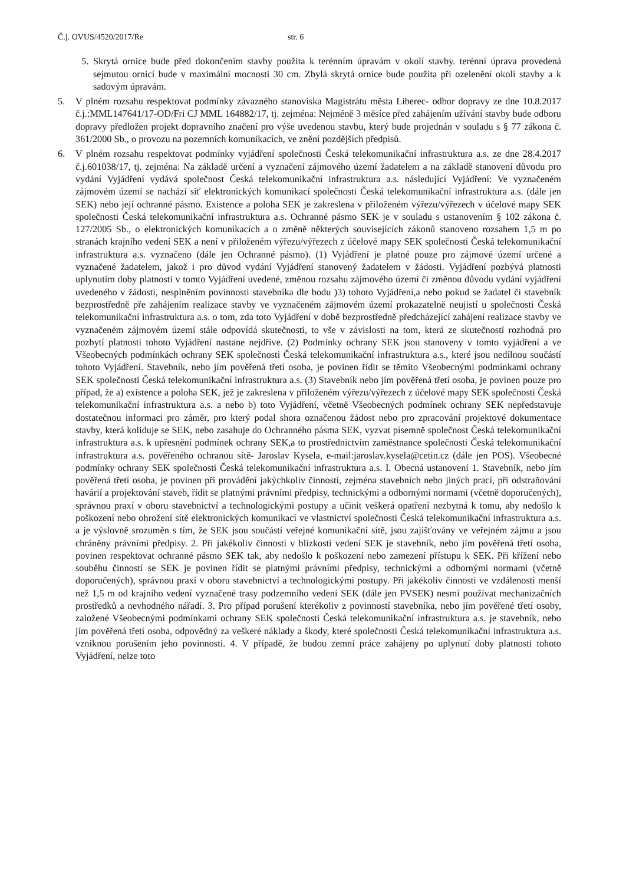Č.j. OVUS/4520/2017/Re str. 6
5. Skrytá ornice bude před dokončením stavby použita k terénním úpravám v okolí stavby. terénní úprava provedená sejmutou ornicí bude v maximální mocnosti 30 cm. Zbylá skrytá ornice bude použita při ozelenění okolí stavby a k sadovým úpravám.
5. V plném rozsahu respektovat podmínky závazného stanoviska Magistrátu města Liberec- odbor dopravy ze dne 10.8.2017 č.j.:MML147641/17-OD/Fri CJ MML 164882/17, tj. zejména: Nejméně 3 měsíce před zahájením užívání stavby bude odboru dopravy předložen projekt dopravního značení pro výše uvedenou stavbu, který bude projednán v souladu s § 77 zákona č. 361/2000 Sb., o provozu na pozemních komunikacích, ve znění pozdějších předpisů.
6. V plném rozsahu respektovat podmínky vyjádření společnosti Česká telekomunikační infrastruktura a.s. ze dne 28.4.2017 č.j.601038/17, tj. zejména: Na základě určení a vyznačení zájmového území žadatelem a na základě stanovení důvodu pro vydání Vyjádření vydává společnost Česká telekomunikační infrastruktura a.s. následující Vyjádření: Ve vyznačeném zájmovém území se nachází síť elektronických komunikací společnosti Česká telekomunikační infrastruktura a.s. (dále jen SEK) nebo její ochranné pásmo. Existence a poloha SEK je zakreslena v přiloženém výřezu/výřezech v účelové mapy SEK společnosti Česká telekomunikační infrastruktura a.s. Ochranné pásmo SEK je v souladu s ustanovením § 102 zákona č. 127/2005 Sb., o elektronických komunikacích a o změně některých souvisejících zákonů stanoveno rozsahem 1,5 m po stranách krajního vedení SEK a není v přiloženém výřezu/výřezech z účelové mapy SEK společnosti Česká telekomunikační infrastruktura a.s. vyznačeno (dále jen Ochranné pásmo). (1) Vyjádření je platné pouze pro zájmové území určené a vyznačené žadatelem, jakož i pro důvod vydání Vyjádření stanovený žadatelem v žádosti. Vyjádření pozbývá platnosti uplynutím doby platnosti v tomto Vyjádření uvedené, změnou rozsahu zájmového území či změnou důvodu vydání vyjádření uvedeného v žádosti, nesplněním povinnosti stavebníka dle bodu )3) tohoto Vyjádření,a nebo pokud se žadatel či stavebník bezprostředně pře zahájením realizace stavby ve vyznačeném zájmovém území prokazatelně neujistí u společnosti Česká telekomunikační infrastruktura a.s. o tom, zda toto Vyjádření v době bezprostředně předcházející zahájení realizace stavby ve vyznačeném zájmovém území stále odpovídá skutečnosti, to vše v závislosti na tom, která ze skutečností rozhodná pro pozbytí platnosti tohoto Vyjádření nastane nejdříve. (2) Podmínky ochrany SEK jsou stanoveny v tomto vyjádření a ve Všeobecných podmínkách ochrany SEK společnosti Česká telekomunikační infrastruktura a.s., které jsou nedílnou součástí tohoto Vyjádření. Stavebník, nebo jím pověřená třetí osoba, je povinen řídit se těmito Všeobecnými podmínkami ochrany SEK společnosti Česká telekomunikační infrastruktura a.s. (3) Stavebník nebo jím pověřená třetí osoba, je povinen pouze pro případ, že a) existence a poloha SEK, jež je zakreslena v přiloženém výřezu/výřezech z účelové mapy SEK společnosti Česká telekomunikační infrastruktura a.s. a nebo b) toto Vyjádření, včetně Všeobecných podmínek ochrany SEK nepředstavuje dostatečnou informaci pro záměr, pro který podal shora označenou žádost nebo pro zpracování projektové dokumentace stavby, která koliduje se SEK, nebo zasahuje do Ochranného pásma SEK, vyzvat písemně společnost Česká telekomunikační infrastruktura a.s. k upřesnění podmínek ochrany SEK,a to prostřednictvím zaměstnance společnosti Česká telekomunikační infrastruktura a.s. pověřeného ochranou sítě- Jaroslav Kysela, e-mail:jaroslav.kysela@cetin.cz (dále jen POS). Všeobecné podmínky ochrany SEK společnosti Česká telekomunikační infrastruktura a.s. I. Obecná ustanovení 1. Stavebník, nebo jím pověřená třetí osoba, je povinen při provádění jakýchkoliv činností, zejména stavebních nebo jiných prací, při odstraňování havárií a projektování staveb, řídit se platnými právními předpisy, technickými a odbornými normami (včetně doporučených), správnou praxí v oboru stavebnictví a technologickými postupy a učinit veškerá opatření nezbytná k tomu, aby nedošlo k poškození nebo ohrožení sítě elektronických komunikací ve vlastnictví společnosti Česká telekomunikační infrastruktura a.s. a je výslovně srozuměn s tím, že SEK jsou součástí veřejné komunikační sítě, jsou zajišťovány ve veřejném zájmu a jsou chráněny právními předpisy. 2. Při jakékoliv činnosti v blízkosti vedení SEK je stavebník, nebo jím pověřená třetí osoba, povinen respektovat ochranné pásmo SEK tak, aby nedošlo k poškození nebo zamezení přístupu k SEK. Při křížení nebo souběhu činností se SEK je povinen řídit se platnými právními předpisy, technickými a odbornými normami (včetně doporučených), správnou praxí v oboru stavebnictví a technologickými postupy. Při jakékoliv činnosti ve vzdálenosti menší než 1,5 m od krajního vedení vyznačené trasy podzemního vedení SEK (dále jen PVSEK) nesmí používat mechanizačních prostředků a nevhodného nářadí. 3. Pro případ porušení kterékoliv z povinností stavebníka, nebo jím pověřené třetí osoby, založené Všeobecnými podmínkami ochrany SEK společnosti Česká telekomunikační infrastruktura a.s. je stavebník, nebo jím pověřená třetí osoba, odpovědný za veškeré náklady a škody, které společnosti Česká telekomunikační infrastruktura a.s. vzniknou porušením jeho povinnosti. 4. V případě, že budou zemní práce zahájeny po uplynutí doby platnosti tohoto Vyjádření, nelze toto